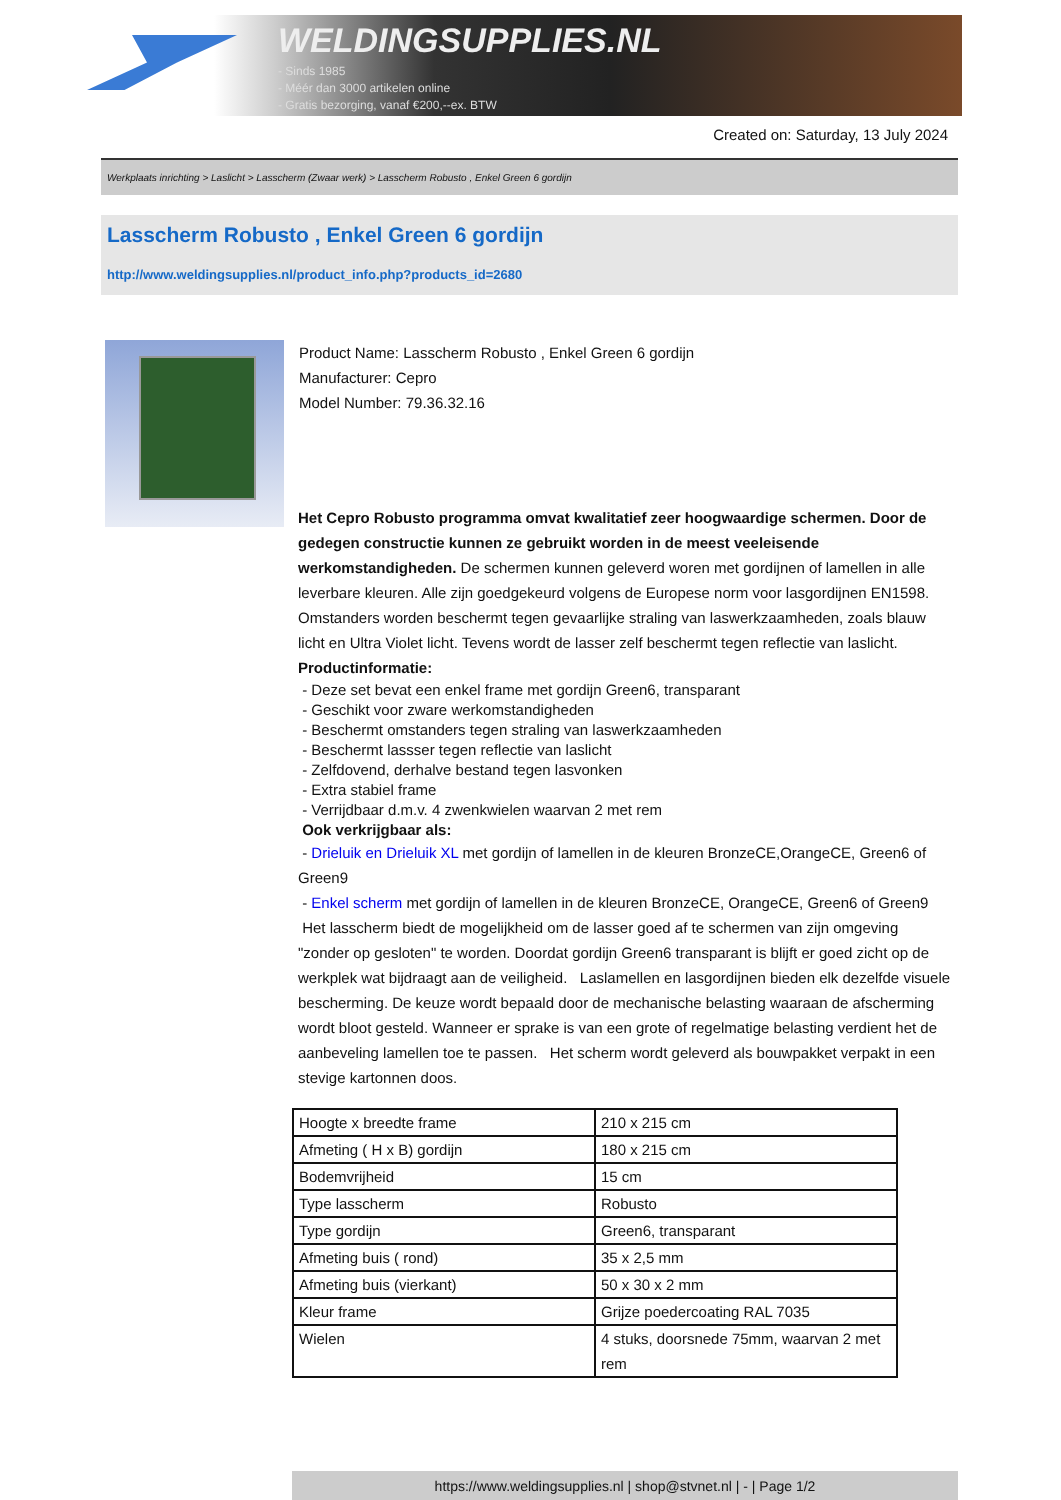WELDINGSUPPLIES.NL
- Sinds 1985
- Méér dan 3000 artikelen online
- Gratis bezorging, vanaf €200,--ex. BTW
Created on: Saturday, 13 July 2024
Werkplaats inrichting > Laslicht > Lasscherm (Zwaar werk) > Lasscherm Robusto , Enkel Green 6 gordijn
Lasscherm Robusto , Enkel Green 6 gordijn
http://www.weldingsupplies.nl/product_info.php?products_id=2680
Product Name: Lasscherm Robusto , Enkel Green 6 gordijn
Manufacturer: Cepro
Model Number: 79.36.32.16
Het Cepro Robusto programma omvat kwalitatief zeer hoogwaardige schermen. Door de gedegen constructie kunnen ze gebruikt worden in de meest veeleisende werkomstandigheden. De schermen kunnen geleverd woren met gordijnen of lamellen in alle leverbare kleuren. Alle zijn goedgekeurd volgens de Europese norm voor lasgordijnen EN1598. Omstanders worden beschermt tegen gevaarlijke straling van laswerkzaamheden, zoals blauw licht en Ultra Violet licht. Tevens wordt de lasser zelf beschermt tegen reflectie van laslicht. Productinformatie:
- Deze set bevat een enkel frame met gordijn Green6, transparant
- Geschikt voor zware werkomstandigheden
- Beschermt omstanders tegen straling van laswerkzaamheden
- Beschermt lassser tegen reflectie van laslicht
- Zelfdovend, derhalve bestand tegen lasvonken
- Extra stabiel frame
- Verrijdbaar d.m.v. 4 zwenkwielen waarvan 2 met rem
Ook verkrijgbaar als:
- Drieluik en Drieluik XL met gordijn of lamellen in de kleuren BronzeCE,OrangeCE, Green6 of Green9
- Enkel scherm met gordijn of lamellen in de kleuren BronzeCE, OrangeCE, Green6 of Green9
Het lasscherm biedt de mogelijkheid om de lasser goed af te schermen van zijn omgeving "zonder op gesloten" te worden. Doordat gordijn Green6 transparant is blijft er goed zicht op de werkplek wat bijdraagt aan de veiligheid. Laslamellen en lasgordijnen bieden elk dezelfde visuele bescherming. De keuze wordt bepaald door de mechanische belasting waaraan de afscherming wordt bloot gesteld. Wanneer er sprake is van een grote of regelmatige belasting verdient het de aanbeveling lamellen toe te passen. Het scherm wordt geleverd als bouwpakket verpakt in een stevige kartonnen doos.
| Hoogte x breedte frame | 210 x 215 cm |
| Afmeting ( H x B) gordijn | 180 x 215 cm |
| Bodemvrijheid | 15 cm |
| Type lasscherm | Robusto |
| Type gordijn | Green6, transparant |
| Afmeting buis ( rond) | 35 x 2,5 mm |
| Afmeting buis (vierkant) | 50 x 30 x 2 mm |
| Kleur frame | Grijze poedercoating RAL 7035 |
| Wielen | 4 stuks, doorsnede 75mm, waarvan 2 met rem |
https://www.weldingsupplies.nl | shop@stvnet.nl | - | Page 1/2